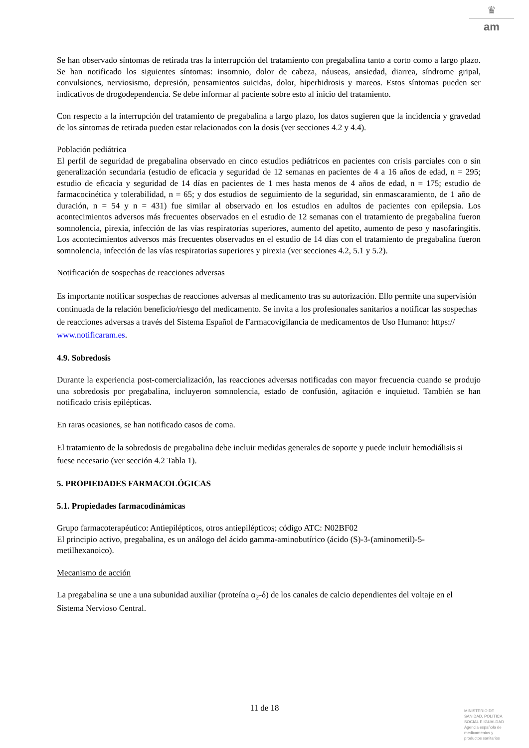♛
am
Se han observado síntomas de retirada tras la interrupción del tratamiento con pregabalina tanto a corto como a largo plazo. Se han notificado los siguientes síntomas: insomnio, dolor de cabeza, náuseas, ansiedad, diarrea, síndrome gripal, convulsiones, nerviosismo, depresión, pensamientos suicidas, dolor, hiperhidrosis y mareos. Estos síntomas pueden ser indicativos de drogodependencia. Se debe informar al paciente sobre esto al inicio del tratamiento.
Con respecto a la interrupción del tratamiento de pregabalina a largo plazo, los datos sugieren que la incidencia y gravedad de los síntomas de retirada pueden estar relacionados con la dosis (ver secciones 4.2 y 4.4).
Población pediátrica
El perfil de seguridad de pregabalina observado en cinco estudios pediátricos en pacientes con crisis parciales con o sin generalización secundaria (estudio de eficacia y seguridad de 12 semanas en pacientes de 4 a 16 años de edad, n = 295; estudio de eficacia y seguridad de 14 días en pacientes de 1 mes hasta menos de 4 años de edad, n = 175; estudio de farmacocinética y tolerabilidad, n = 65; y dos estudios de seguimiento de la seguridad, sin enmascaramiento, de 1 año de duración, n = 54 y n = 431) fue similar al observado en los estudios en adultos de pacientes con epilepsia. Los acontecimientos adversos más frecuentes observados en el estudio de 12 semanas con el tratamiento de pregabalina fueron somnolencia, pirexia, infección de las vías respiratorias superiores, aumento del apetito, aumento de peso y nasofaringitis. Los acontecimientos adversos más frecuentes observados en el estudio de 14 días con el tratamiento de pregabalina fueron somnolencia, infección de las vías respiratorias superiores y pirexia (ver secciones 4.2, 5.1 y 5.2).
Notificación de sospechas de reacciones adversas
Es importante notificar sospechas de reacciones adversas al medicamento tras su autorización. Ello permite una supervisión continuada de la relación beneficio/riesgo del medicamento. Se invita a los profesionales sanitarios a notificar las sospechas de reacciones adversas a través del Sistema Español de Farmacovigilancia de medicamentos de Uso Humano: https:// www.notificaram.es.
4.9. Sobredosis
Durante la experiencia post-comercialización, las reacciones adversas notificadas con mayor frecuencia cuando se produjo una sobredosis por pregabalina, incluyeron somnolencia, estado de confusión, agitación e inquietud. También se han notificado crisis epilépticas.
En raras ocasiones, se han notificado casos de coma.
El tratamiento de la sobredosis de pregabalina debe incluir medidas generales de soporte y puede incluir hemodiálisis si fuese necesario (ver sección 4.2 Tabla 1).
5. PROPIEDADES FARMACOLÓGICAS
5.1. Propiedades farmacodinámicas
Grupo farmacoterapéutico: Antiepilépticos, otros antiepilépticos; código ATC: N02BF02
El principio activo, pregabalina, es un análogo del ácido gamma-aminobutírico (ácido (S)-3-(aminometil)-5-metilhexanoico).
Mecanismo de acción
La pregabalina se une a una subunidad auxiliar (proteína α<sub>2</sub>-δ) de los canales de calcio dependientes del voltaje en el Sistema Nervioso Central.
11 de 18
MINISTERIO DE
SANIDAD, POLITICA
SOCIAL E IGUALDAD
Agencia española de
medicamentos y
productos sanitarios